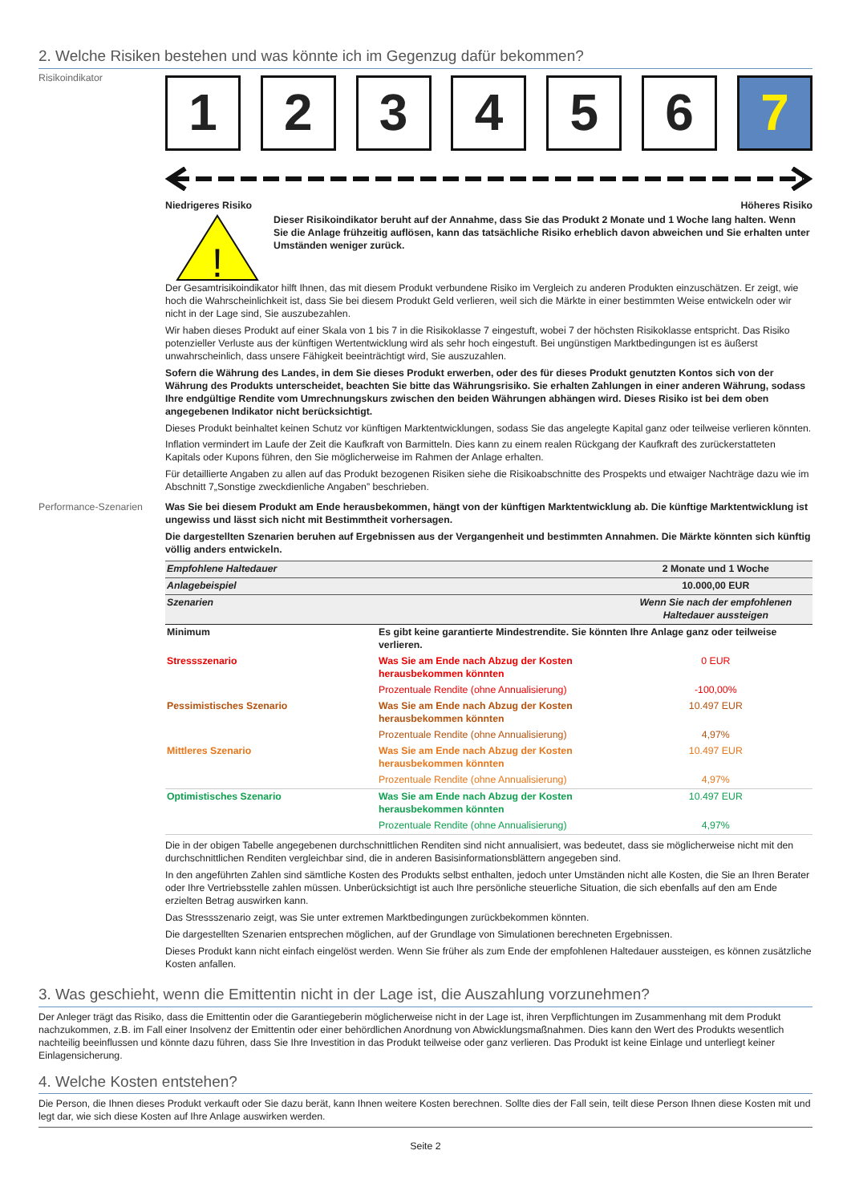2. Welche Risiken bestehen und was könnte ich im Gegenzug dafür bekommen?
Risikoindikator
1 2 3 4 5 6 7
Niedrigeres Risiko Höheres Risiko
!
Dieser Risikoindikator beruht auf der Annahme, dass Sie das Produkt 2 Monate und 1 Woche lang halten. Wenn Sie die Anlage frühzeitig auflösen, kann das tatsächliche Risiko erheblich davon abweichen und Sie erhalten unter Umständen weniger zurück.
Der Gesamtrisikoindikator hilft Ihnen, das mit diesem Produkt verbundene Risiko im Vergleich zu anderen Produkten einzuschätzen. Er zeigt, wie hoch die Wahrscheinlichkeit ist, dass Sie bei diesem Produkt Geld verlieren, weil sich die Märkte in einer bestimmten Weise entwickeln oder wir nicht in der Lage sind, Sie auszubezahlen.
Wir haben dieses Produkt auf einer Skala von 1 bis 7 in die Risikoklasse 7 eingestuft, wobei 7 der höchsten Risikoklasse entspricht. Das Risiko potenzieller Verluste aus der künftigen Wertentwicklung wird als sehr hoch eingestuft. Bei ungünstigen Marktbedingungen ist es äußerst unwahrscheinlich, dass unsere Fähigkeit beeinträchtigt wird, Sie auszuzahlen.
Sofern die Währung des Landes, in dem Sie dieses Produkt erwerben, oder des für dieses Produkt genutzten Kontos sich von der Währung des Produkts unterscheidet, beachten Sie bitte das Währungsrisiko. Sie erhalten Zahlungen in einer anderen Währung, sodass Ihre endgültige Rendite vom Umrechnungskurs zwischen den beiden Währungen abhängen wird. Dieses Risiko ist bei dem oben angegebenen Indikator nicht berücksichtigt.
Dieses Produkt beinhaltet keinen Schutz vor künftigen Marktentwicklungen, sodass Sie das angelegte Kapital ganz oder teilweise verlieren könnten.
Inflation vermindert im Laufe der Zeit die Kaufkraft von Barmitteln. Dies kann zu einem realen Rückgang der Kaufkraft des zurückerstatteten Kapitals oder Kupons führen, den Sie möglicherweise im Rahmen der Anlage erhalten.
Für detaillierte Angaben zu allen auf das Produkt bezogenen Risiken siehe die Risikoabschnitte des Prospekts und etwaiger Nachträge dazu wie im Abschnitt 7„Sonstige zweckdienliche Angaben” beschrieben.
Performance-Szenarien Was Sie bei diesem Produkt am Ende herausbekommen, hängt von der künftigen Marktentwicklung ab. Die künftige Marktentwicklung ist ungewiss und lässt sich nicht mit Bestimmtheit vorhersagen.
Die dargestellten Szenarien beruhen auf Ergebnissen aus der Vergangenheit und bestimmten Annahmen. Die Märkte könnten sich künftig völlig anders entwickeln.
| Empfohlene Haltedauer | | 2 Monate und 1 Woche |
| Anlagebeispiel | | 10.000,00 EUR |
| Szenarien | | Wenn Sie nach der empfohlenen Haltedauer aussteigen |
| Minimum | Es gibt keine garantierte Mindestrendite. Sie könnten Ihre Anlage ganz oder teilweise verlieren. | |
| Stressszenario | Was Sie am Ende nach Abzug der Kosten herausbekommen könnten | 0 EUR |
| | Prozentuale Rendite (ohne Annualisierung) | -100,00% |
| Pessimistisches Szenario | Was Sie am Ende nach Abzug der Kosten herausbekommen könnten | 10.497 EUR |
| | Prozentuale Rendite (ohne Annualisierung) | 4,97% |
| Mittleres Szenario | Was Sie am Ende nach Abzug der Kosten herausbekommen könnten | 10.497 EUR |
| | Prozentuale Rendite (ohne Annualisierung) | 4,97% |
| Optimistisches Szenario | Was Sie am Ende nach Abzug der Kosten herausbekommen könnten | 10.497 EUR |
| | Prozentuale Rendite (ohne Annualisierung) | 4,97% |
Die in der obigen Tabelle angegebenen durchschnittlichen Renditen sind nicht annualisiert, was bedeutet, dass sie möglicherweise nicht mit den durchschnittlichen Renditen vergleichbar sind, die in anderen Basisinformationsblättern angegeben sind.
In den angeführten Zahlen sind sämtliche Kosten des Produkts selbst enthalten, jedoch unter Umständen nicht alle Kosten, die Sie an Ihren Berater oder Ihre Vertriebsstelle zahlen müssen. Unberücksichtigt ist auch Ihre persönliche steuerliche Situation, die sich ebenfalls auf den am Ende erzielten Betrag auswirken kann.
Das Stressszenario zeigt, was Sie unter extremen Marktbedingungen zurückbekommen könnten.
Die dargestellten Szenarien entsprechen möglichen, auf der Grundlage von Simulationen berechneten Ergebnissen.
Dieses Produkt kann nicht einfach eingelöst werden. Wenn Sie früher als zum Ende der empfohlenen Haltedauer aussteigen, es können zusätzliche Kosten anfallen.
3. Was geschieht, wenn die Emittentin nicht in der Lage ist, die Auszahlung vorzunehmen?
Der Anleger trägt das Risiko, dass die Emittentin oder die Garantiegeberin möglicherweise nicht in der Lage ist, ihren Verpflichtungen im Zusammenhang mit dem Produkt nachzukommen, z.B. im Fall einer Insolvenz der Emittentin oder einer behördlichen Anordnung von Abwicklungsmaßnahmen. Dies kann den Wert des Produkts wesentlich nachteilig beeinflussen und könnte dazu führen, dass Sie Ihre Investition in das Produkt teilweise oder ganz verlieren. Das Produkt ist keine Einlage und unterliegt keiner Einlagensicherung.
4. Welche Kosten entstehen?
Die Person, die Ihnen dieses Produkt verkauft oder Sie dazu berät, kann Ihnen weitere Kosten berechnen. Sollte dies der Fall sein, teilt diese Person Ihnen diese Kosten mit und legt dar, wie sich diese Kosten auf Ihre Anlage auswirken werden.
Seite 2